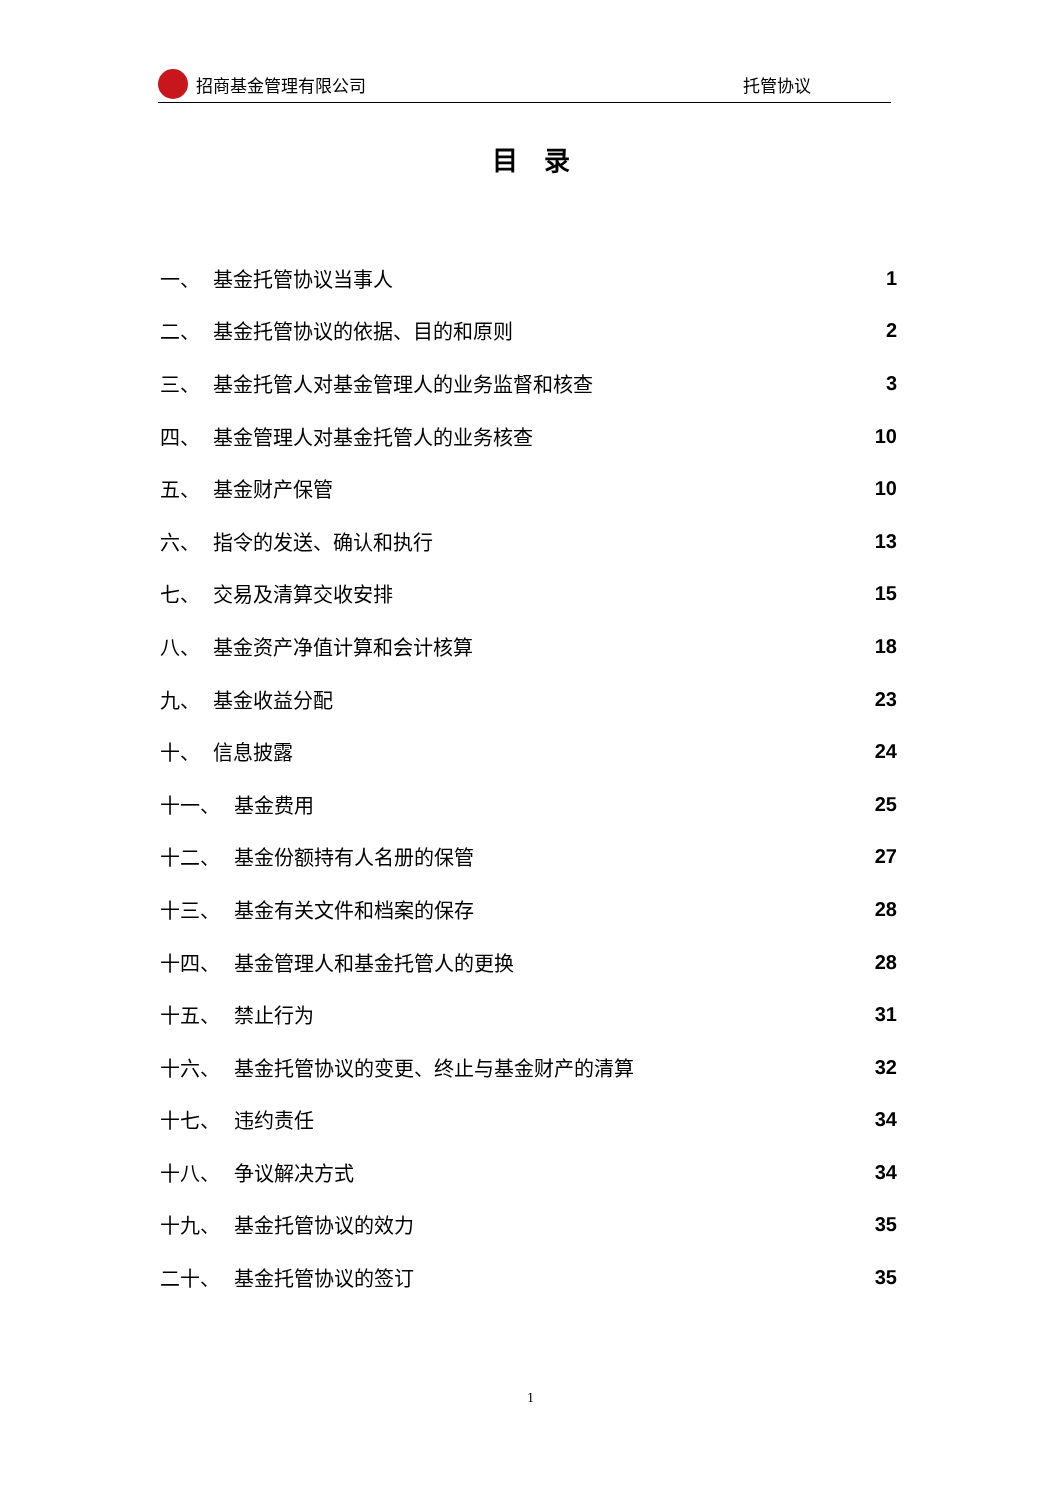招商基金管理有限公司 托管协议
目　录
一、 基金托管协议当事人 1
二、 基金托管协议的依据、目的和原则 2
三、 基金托管人对基金管理人的业务监督和核查 3
四、 基金管理人对基金托管人的业务核查 10
五、 基金财产保管 10
六、 指令的发送、确认和执行 13
七、 交易及清算交收安排 15
八、 基金资产净值计算和会计核算 18
九、 基金收益分配 23
十、 信息披露 24
十一、 基金费用 25
十二、 基金份额持有人名册的保管 27
十三、 基金有关文件和档案的保存 28
十四、 基金管理人和基金托管人的更换 28
十五、 禁止行为 31
十六、 基金托管协议的变更、终止与基金财产的清算 32
十七、 违约责任 34
十八、 争议解决方式 34
十九、 基金托管协议的效力 35
二十、 基金托管协议的签订 35
1